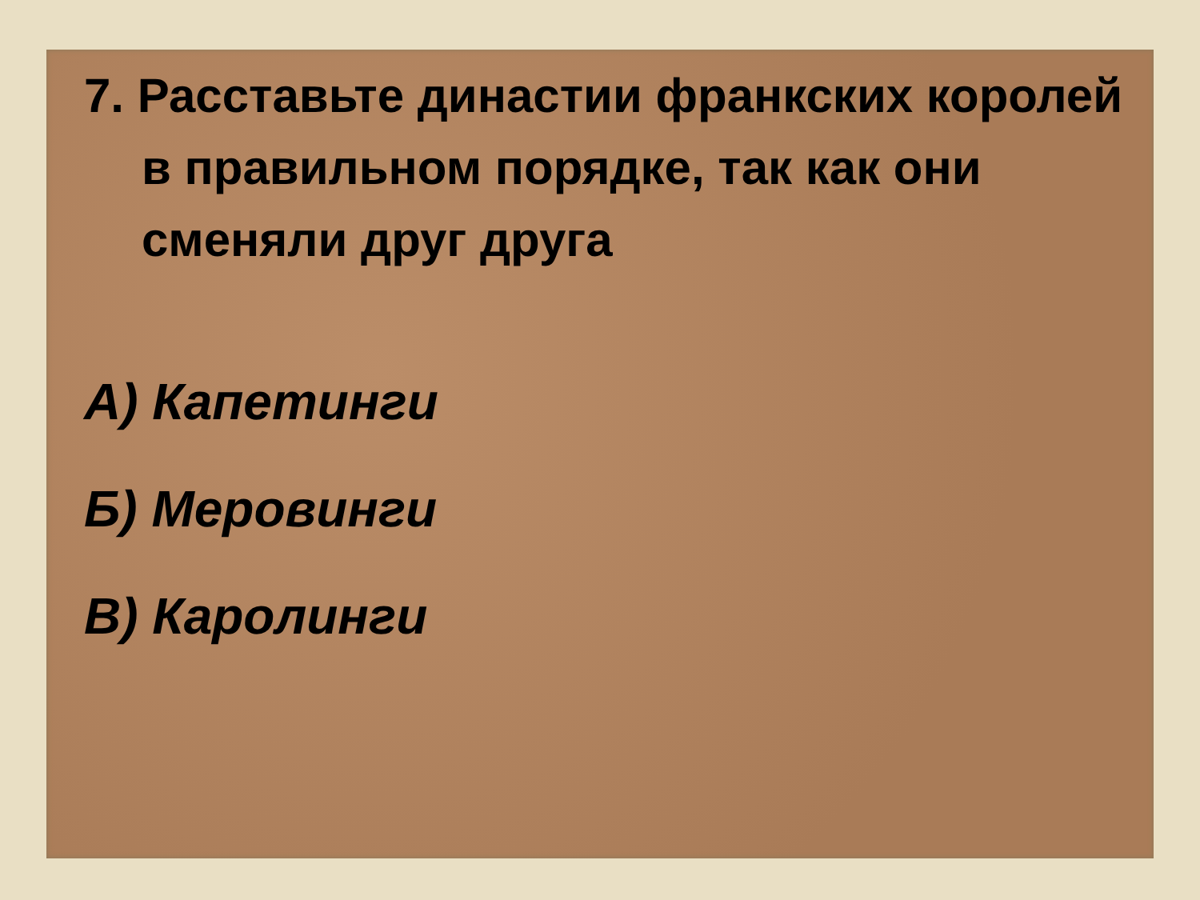7. Расставьте династии франкских королей в правильном порядке, так как они сменяли друг друга
А) Капетинги
Б) Меровинги
В) Каролинги